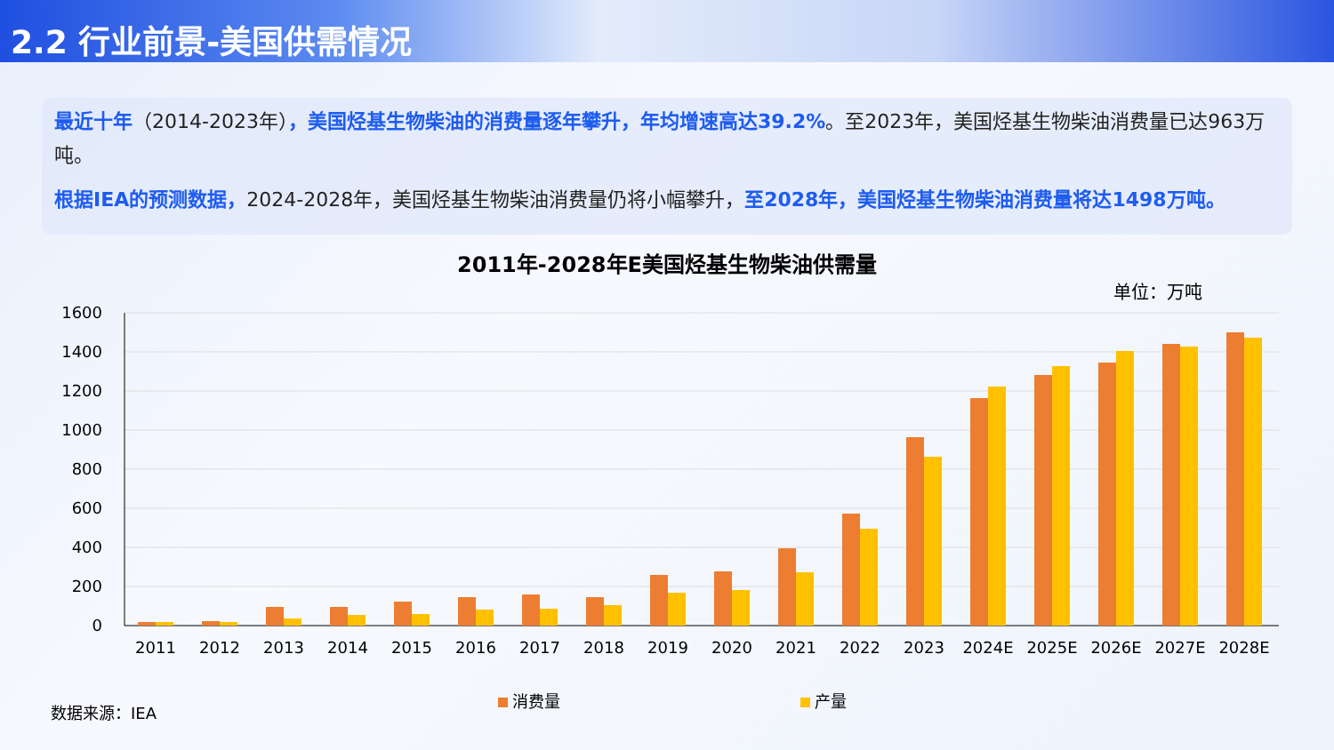2.2 行业前景-美国供需情况
最近十年（2014-2023年），美国烃基生物柴油的消费量逐年攀升，年均增速高达39.2%。至2023年，美国烃基生物柴油消费量已达963万吨。
根据IEA的预测数据，2024-2028年，美国烃基生物柴油消费量仍将小幅攀升，至2028年，美国烃基生物柴油消费量将达1498万吨。
2011年-2028年E美国烃基生物柴油供需量
单位：万吨
1600
1400
1200
1000
800
600
400
200
0
2011
2012
2013
2014
2015
2016
2017
2018
2019
2020
2021
2022
2023
2024E
2025E
2026E
2027E
2028E
消费量 产量
数据来源：IEA